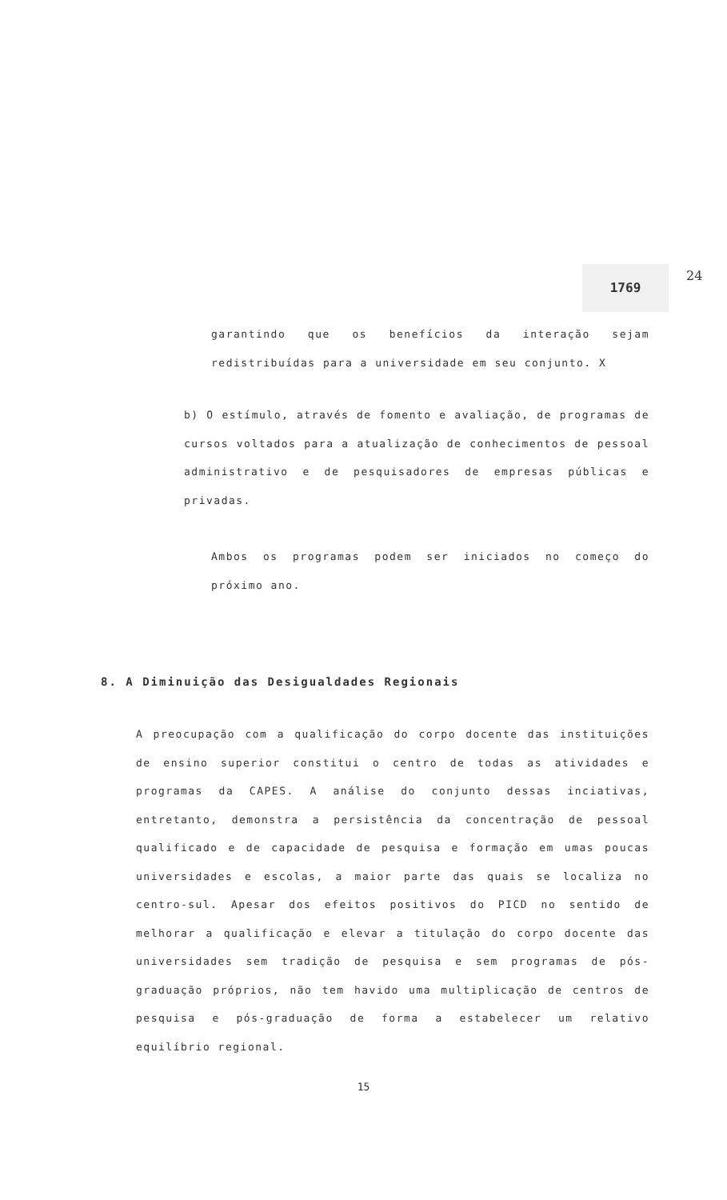24
1769
garantindo que os benefícios da interação sejam redistribuídas para a universidade em seu conjunto. X
b) O estímulo, através de fomento e avaliação, de programas de cursos voltados para a atualização de conhecimentos de pessoal administrativo e de pesquisadores de empresas públicas e privadas.
Ambos os programas podem ser iniciados no começo do próximo ano.
8. A Diminuição das Desigualdades Regionais
A preocupação com a qualificação do corpo docente das instituições de ensino superior constitui o centro de todas as atividades e programas da CAPES. A análise do conjunto dessas inciativas, entretanto, demonstra a persistência da concentração de pessoal qualificado e de capacidade de pesquisa e formação em umas poucas universidades e escolas, a maior parte das quais se localiza no centro-sul. Apesar dos efeitos positivos do PICD no sentido de melhorar a qualificação e elevar a titulação do corpo docente das universidades sem tradição de pesquisa e sem programas de pós-graduação próprios, não tem havido uma multiplicação de centros de pesquisa e pós-graduação de forma a estabelecer um relativo equilíbrio regional.
15